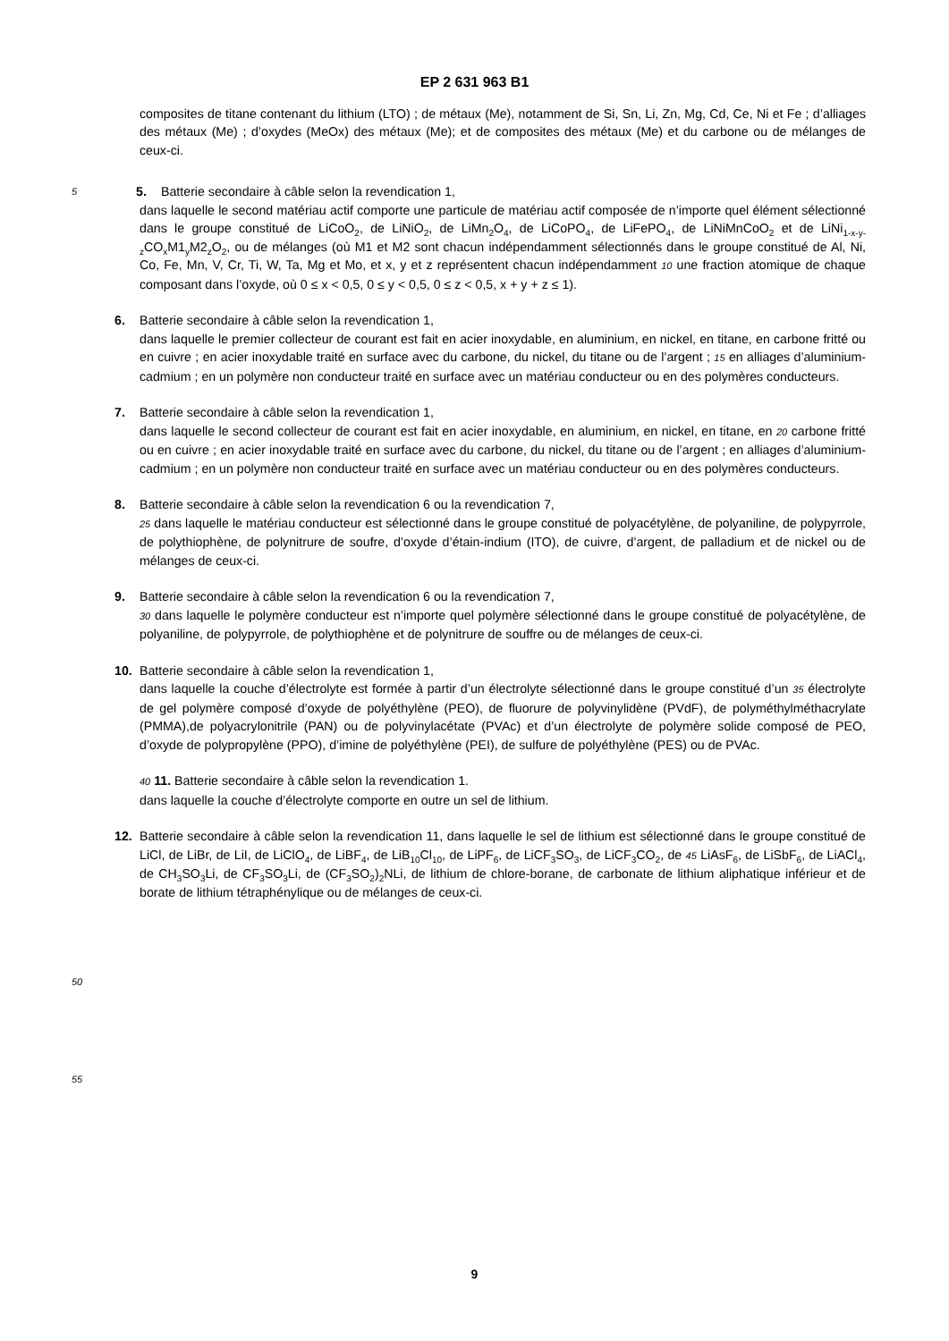EP 2 631 963 B1
composites de titane contenant du lithium (LTO) ; de métaux (Me), notamment de Si, Sn, Li, Zn, Mg, Cd, Ce, Ni et Fe ; d’alliages des métaux (Me) ; d’oxydes (MeOx) des métaux (Me); et de composites des métaux (Me) et du carbone ou de mélanges de ceux-ci.
5 5. Batterie secondaire à câble selon la revendication 1,
dans laquelle le second matériau actif comporte une particule de matériau actif composée de n’importe quel élément sélectionné dans le groupe constitué de LiCoO<sub>2</sub>, de LiNiO<sub>2</sub>, de LiMn<sub>2</sub>O<sub>4</sub>, de LiCoPO<sub>4</sub>, de LiFePO<sub>4</sub>, de LiNiMnCoO<sub>2</sub> et de LiNi<sub>1-x-y-z</sub>CO<sub>x</sub>M1<sub>y</sub>M2<sub>z</sub>O<sub>2</sub>, ou de mélanges (où M1 et M2 sont chacun indépendamment sélectionnés dans le groupe constitué de Al, Ni, Co, Fe, Mn, V, Cr, Ti, W, Ta, Mg et Mo, et x, y et z représentent chacun indépendamment 10 une fraction atomique de chaque composant dans l’oxyde, où 0 ≤ x < 0,5, 0 ≤ y < 0,5, 0 ≤ z < 0,5, x + y + z ≤ 1).
6. Batterie secondaire à câble selon la revendication 1,
dans laquelle le premier collecteur de courant est fait en acier inoxydable, en aluminium, en nickel, en titane, en carbone fritté ou en cuivre ; en acier inoxydable traité en surface avec du carbone, du nickel, du titane ou de l’argent ; 15 en alliages d’aluminium-cadmium ; en un polymère non conducteur traité en surface avec un matériau conducteur ou en des polymères conducteurs.
7. Batterie secondaire à câble selon la revendication 1,
dans laquelle le second collecteur de courant est fait en acier inoxydable, en aluminium, en nickel, en titane, en 20 carbone fritté ou en cuivre ; en acier inoxydable traité en surface avec du carbone, du nickel, du titane ou de l’argent ; en alliages d’aluminium-cadmium ; en un polymère non conducteur traité en surface avec un matériau conducteur ou en des polymères conducteurs.
8. Batterie secondaire à câble selon la revendication 6 ou la revendication 7,
25 dans laquelle le matériau conducteur est sélectionné dans le groupe constitué de polyacétylène, de polyaniline, de polypyrrole, de polythiophène, de polynitrure de soufre, d’oxyde d’étain-indium (ITO), de cuivre, d’argent, de palladium et de nickel ou de mélanges de ceux-ci.
9. Batterie secondaire à câble selon la revendication 6 ou la revendication 7,
30 dans laquelle le polymère conducteur est n’importe quel polymère sélectionné dans le groupe constitué de polyacétylène, de polyaniline, de polypyrrole, de polythiophène et de polynitrure de souffre ou de mélanges de ceux-ci.
10. Batterie secondaire à câble selon la revendication 1,
dans laquelle la couche d’électrolyte est formée à partir d’un électrolyte sélectionné dans le groupe constitué d’un 35 électrolyte de gel polymère composé d’oxyde de polyéthylène (PEO), de fluorure de polyvinylidène (PVdF), de polyméthylméthacrylate (PMMA),de polyacrylonitrile (PAN) ou de polyvinylacétate (PVAc) et d’un électrolyte de polymère solide composé de PEO, d’oxyde de polypropylène (PPO), d’imine de polyéthylène (PEI), de sulfure de polyéthylène (PES) ou de PVAc.
40 11. Batterie secondaire à câble selon la revendication 1.
dans laquelle la couche d’électrolyte comporte en outre un sel de lithium.
12. Batterie secondaire à câble selon la revendication 11, dans laquelle le sel de lithium est sélectionné dans le groupe constitué de LiCl, de LiBr, de LiI, de LiClO<sub>4</sub>, de LiBF<sub>4</sub>, de LiB<sub>10</sub>Cl<sub>10</sub>, de LiPF<sub>6</sub>, de LiCF<sub>3</sub>SO<sub>3</sub>, de LiCF<sub>3</sub>CO<sub>2</sub>, de 45 LiAsF<sub>6</sub>, de LiSbF<sub>6</sub>, de LiACl<sub>4</sub>, de CH<sub>3</sub>SO<sub>3</sub>Li, de CF<sub>3</sub>SO<sub>3</sub>Li, de (CF<sub>3</sub>SO<sub>2</sub>)<sub>2</sub>NLi, de lithium de chlore-borane, de carbonate de lithium aliphatique inférieur et de borate de lithium tétraphénylique ou de mélanges de ceux-ci.
50
55
9